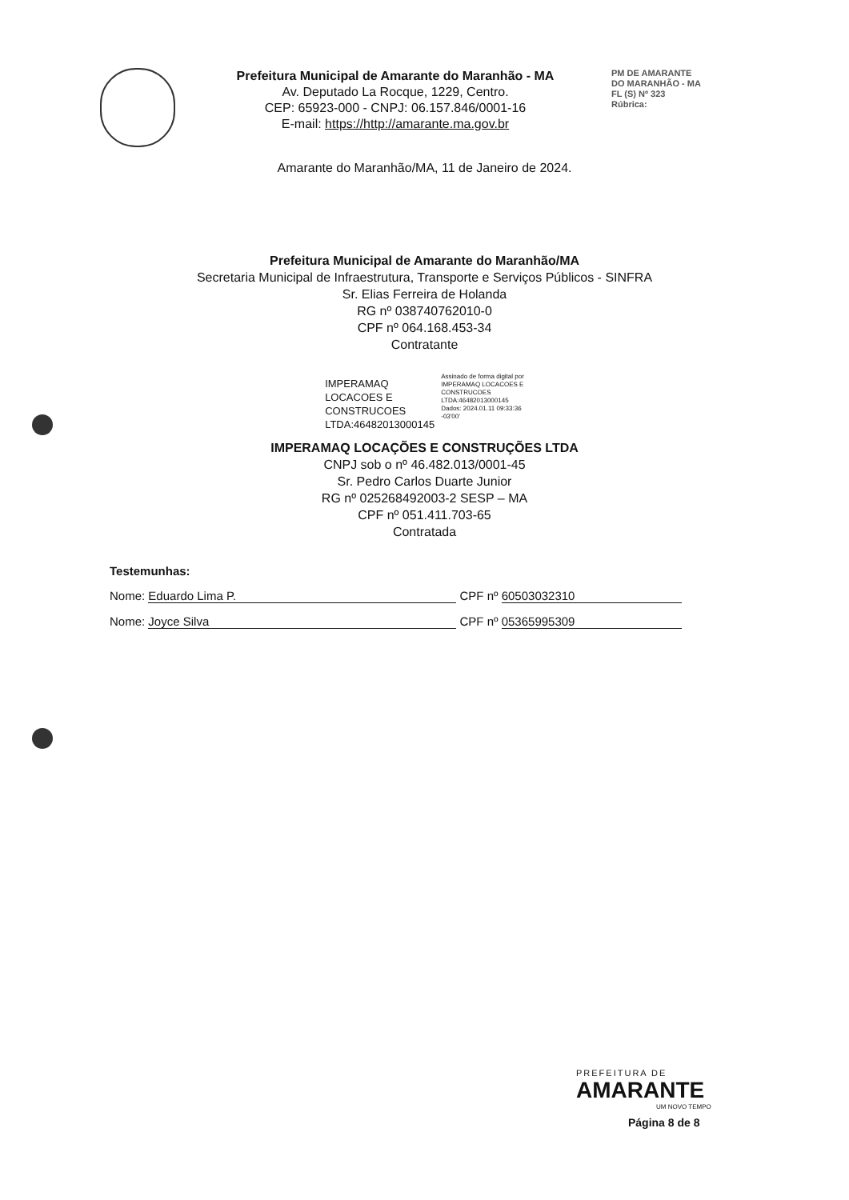Prefeitura Municipal de Amarante do Maranhão - MA
Av. Deputado La Rocque, 1229, Centro.
CEP: 65923-000 - CNPJ: 06.157.846/0001-16
E-mail: https://http://amarante.ma.gov.br
PM DE AMARANTE
DO MARANHÃO - MA
FL (S) Nº 323
Rúbrica:
Amarante do Maranhão/MA, 11 de Janeiro de 2024.
Prefeitura Municipal de Amarante do Maranhão/MA
Secretaria Municipal de Infraestrutura, Transporte e Serviços Públicos - SINFRA
Sr. Elias Ferreira de Holanda
RG nº 038740762010-0
CPF nº 064.168.453-34
Contratante
IMPERAMAQ
LOCACOES E
CONSTRUCOES
LTDA:46482013000145
Assinado de forma digital por
IMPERAMAQ LOCACOES E
CONSTRUCOES
LTDA:46482013000145
Dados: 2024.01.11 09:33:36
-03'00'
IMPERAMAQ LOCAÇÕES E CONSTRUÇÕES LTDA
CNPJ sob o nº 46.482.013/0001-45
Sr. Pedro Carlos Duarte Junior
RG nº 025268492003-2 SESP – MA
CPF nº 051.411.703-65
Contratada
Testemunhas:
Nome: Eduardo Lima P. CPF nº 60503032310
Nome: Joyce Silva CPF nº 05365995309
PREFEITURA DE
AMARANTE
UM NOVO TEMPO
Página 8 de 8